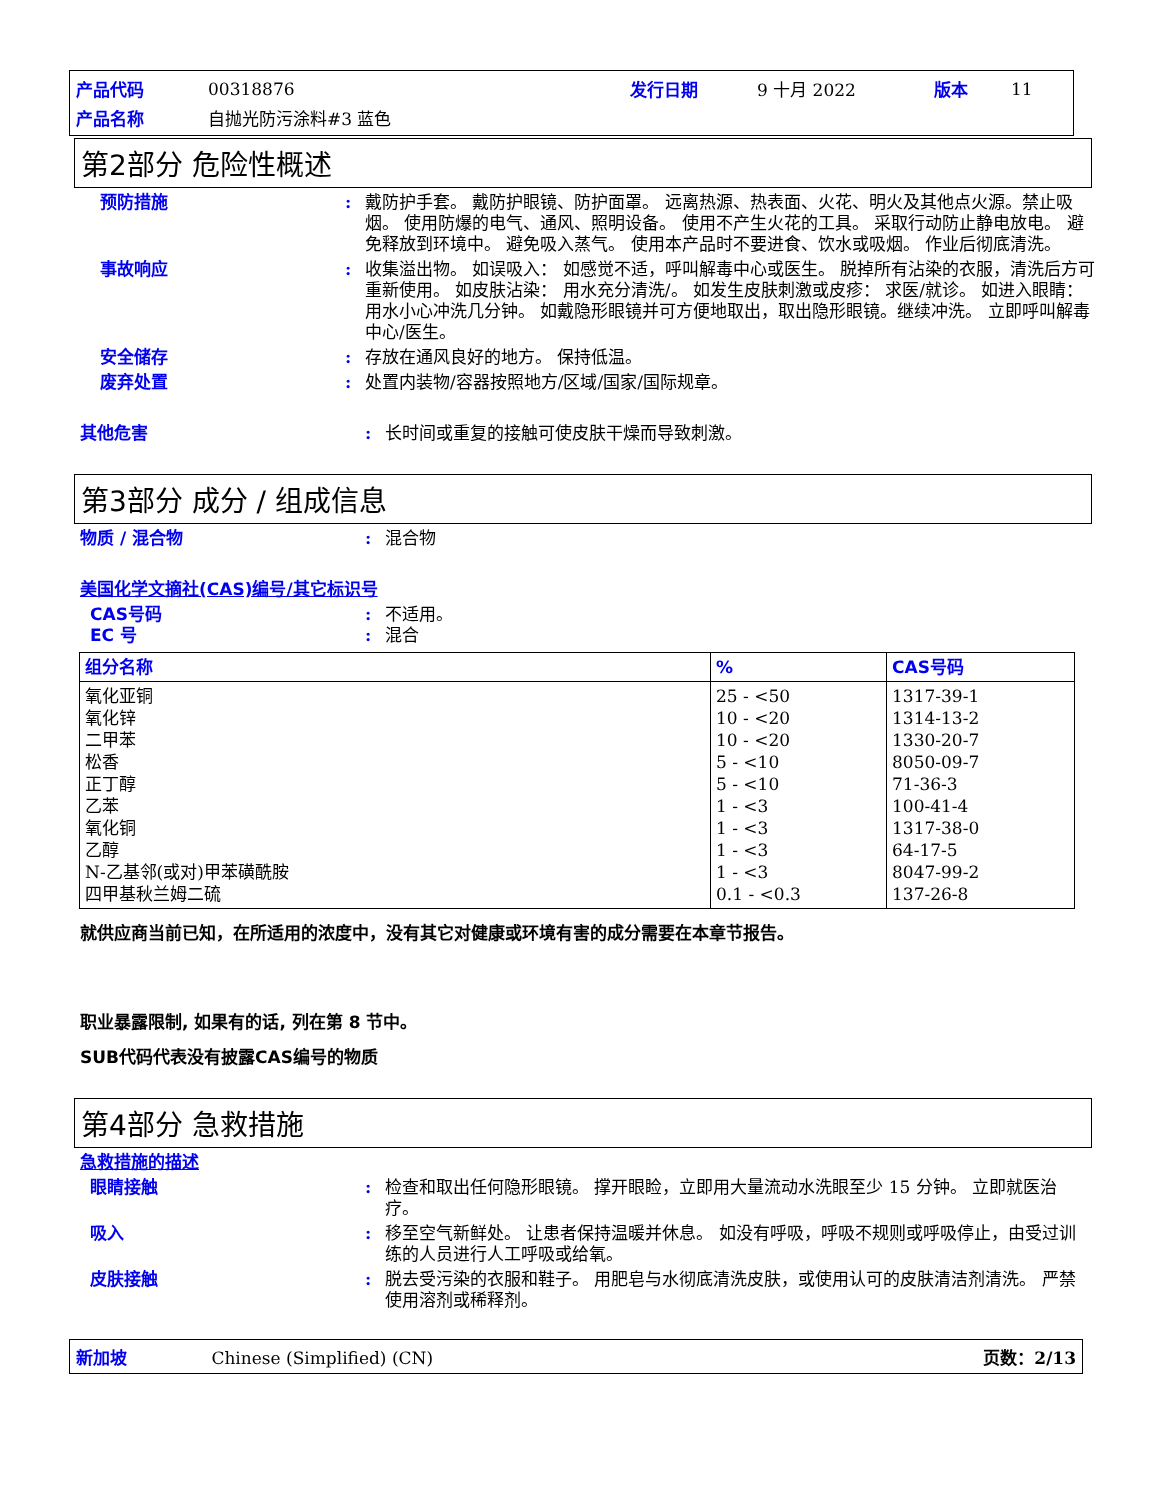| 产品代码 | 00318876 | 发行日期 | 9 十月 2022 | 版本 | 11 |
| 产品名称 | 自抛光防污涂料#3 蓝色 | | | | |
第2部分 危险性概述
预防措施 : 戴防护手套。 戴防护眼镜、防护面罩。 远离热源、热表面、火花、明火及其他点火源。禁止吸烟。 使用防爆的电气、通风、照明设备。 使用不产生火花的工具。 采取行动防止静电放电。 避免释放到环境中。 避免吸入蒸气。 使用本产品时不要进食、饮水或吸烟。 作业后彻底清洗。
事故响应 : 收集溢出物。 如误吸入： 如感觉不适，呼叫解毒中心或医生。 脱掉所有沾染的衣服，清洗后方可重新使用。 如皮肤沾染： 用水充分清洗/。 如发生皮肤刺激或皮疹： 求医/就诊。 如进入眼睛： 用水小心冲洗几分钟。 如戴隐形眼镜并可方便地取出，取出隐形眼镜。继续冲洗。 立即呼叫解毒中心/医生。
安全储存 : 存放在通风良好的地方。 保持低温。
废弃处置 : 处置内装物/容器按照地方/区域/国家/国际规章。
其他危害 : 长时间或重复的接触可使皮肤干燥而导致刺激。
第3部分 成分 / 组成信息
物质 / 混合物 : 混合物
美国化学文摘社(CAS)编号/其它标识号
CAS号码 : 不适用。
EC 号 : 混合
| 组分名称 | % | CAS号码 |
| --- | --- | --- |
| 氧化亚铜 氧化锌 二甲苯 松香 正丁醇 乙苯 氧化铜 乙醇 N-乙基邻(或对)甲苯磺酰胺 四甲基秋兰姆二硫 | 25 - <50 10 - <20 10 - <20 5 - <10 5 - <10 1 - <3 1 - <3 1 - <3 1 - <3 0.1 - <0.3 | 1317-39-1 1314-13-2 1330-20-7 8050-09-7 71-36-3 100-41-4 1317-38-0 64-17-5 8047-99-2 137-26-8 |
就供应商当前已知，在所适用的浓度中，没有其它对健康或环境有害的成分需要在本章节报告。
职业暴露限制, 如果有的话, 列在第 8 节中。
SUB代码代表没有披露CAS编号的物质
第4部分 急救措施
急救措施的描述
眼睛接触 : 检查和取出任何隐形眼镜。 撑开眼睑，立即用大量流动水洗眼至少 15 分钟。 立即就医治疗。
吸入 : 移至空气新鲜处。 让患者保持温暖并休息。 如没有呼吸，呼吸不规则或呼吸停止，由受过训练的人员进行人工呼吸或给氧。
皮肤接触 : 脱去受污染的衣服和鞋子。 用肥皂与水彻底清洗皮肤，或使用认可的皮肤清洁剂清洗。 严禁使用溶剂或稀释剂。
新加坡 Chinese (Simplified) (CN)
页数：2/13